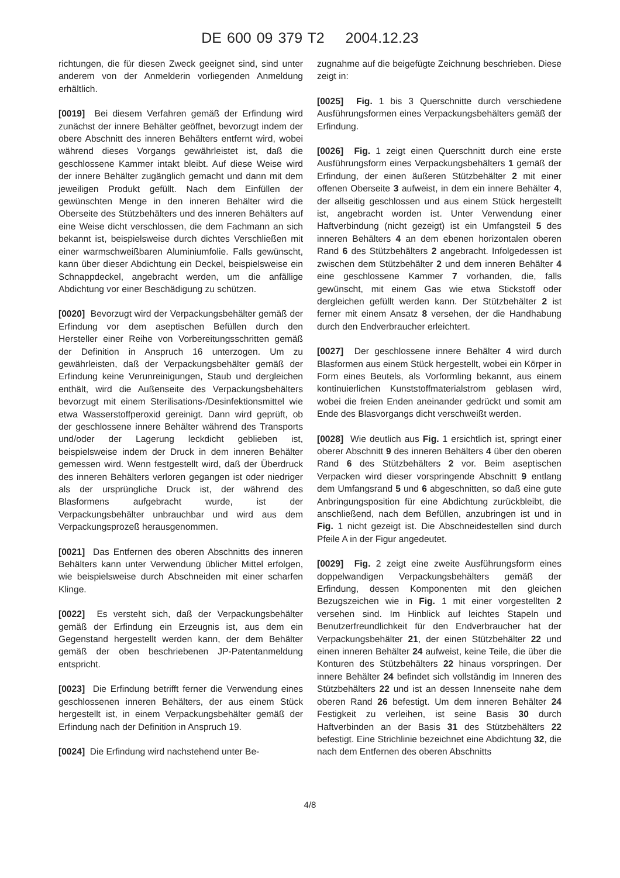DE 600 09 379 T2 2004.12.23
richtungen, die für diesen Zweck geeignet sind, sind unter anderem von der Anmelderin vorliegenden Anmeldung erhältlich.
[0019] Bei diesem Verfahren gemäß der Erfindung wird zunächst der innere Behälter geöffnet, bevorzugt indem der obere Abschnitt des inneren Behälters entfernt wird, wobei während dieses Vorgangs gewährleistet ist, daß die geschlossene Kammer intakt bleibt. Auf diese Weise wird der innere Behälter zugänglich gemacht und dann mit dem jeweiligen Produkt gefüllt. Nach dem Einfüllen der gewünschten Menge in den inneren Behälter wird die Oberseite des Stützbehälters und des inneren Behälters auf eine Weise dicht verschlossen, die dem Fachmann an sich bekannt ist, beispielsweise durch dichtes Verschließen mit einer warmschweißbaren Aluminiumfolie. Falls gewünscht, kann über dieser Abdichtung ein Deckel, beispielsweise ein Schnappdeckel, angebracht werden, um die anfällige Abdichtung vor einer Beschädigung zu schützen.
[0020] Bevorzugt wird der Verpackungsbehälter gemäß der Erfindung vor dem aseptischen Befüllen durch den Hersteller einer Reihe von Vorbereitungsschritten gemäß der Definition in Anspruch 16 unterzogen. Um zu gewährleisten, daß der Verpackungsbehälter gemäß der Erfindung keine Verunreinigungen, Staub und dergleichen enthält, wird die Außenseite des Verpackungsbehälters bevorzugt mit einem Sterilisations-/Desinfektionsmittel wie etwa Wasserstoffperoxid gereinigt. Dann wird geprüft, ob der geschlossene innere Behälter während des Transports und/oder der Lagerung leckdicht geblieben ist, beispielsweise indem der Druck in dem inneren Behälter gemessen wird. Wenn festgestellt wird, daß der Überdruck des inneren Behälters verloren gegangen ist oder niedriger als der ursprüngliche Druck ist, der während des Blasformens aufgebracht wurde, ist der Verpackungsbehälter unbrauchbar und wird aus dem Verpackungsprozeß herausgenommen.
[0021] Das Entfernen des oberen Abschnitts des inneren Behälters kann unter Verwendung üblicher Mittel erfolgen, wie beispielsweise durch Abschneiden mit einer scharfen Klinge.
[0022] Es versteht sich, daß der Verpackungsbehälter gemäß der Erfindung ein Erzeugnis ist, aus dem ein Gegenstand hergestellt werden kann, der dem Behälter gemäß der oben beschriebenen JP-Patentanmeldung entspricht.
[0023] Die Erfindung betrifft ferner die Verwendung eines geschlossenen inneren Behälters, der aus einem Stück hergestellt ist, in einem Verpackungsbehälter gemäß der Erfindung nach der Definition in Anspruch 19.
[0024] Die Erfindung wird nachstehend unter Be-
zugnahme auf die beigefügte Zeichnung beschrieben. Diese zeigt in:
[0025] Fig. 1 bis 3 Querschnitte durch verschiedene Ausführungsformen eines Verpackungsbehälters gemäß der Erfindung.
[0026] Fig. 1 zeigt einen Querschnitt durch eine erste Ausführungsform eines Verpackungsbehälters 1 gemäß der Erfindung, der einen äußeren Stützbehälter 2 mit einer offenen Oberseite 3 aufweist, in dem ein innere Behälter 4, der allseitig geschlossen und aus einem Stück hergestellt ist, angebracht worden ist. Unter Verwendung einer Haftverbindung (nicht gezeigt) ist ein Umfangsteil 5 des inneren Behälters 4 an dem ebenen horizontalen oberen Rand 6 des Stützbehälters 2 angebracht. Infolgedessen ist zwischen dem Stützbehälter 2 und dem inneren Behälter 4 eine geschlossene Kammer 7 vorhanden, die, falls gewünscht, mit einem Gas wie etwa Stickstoff oder dergleichen gefüllt werden kann. Der Stützbehälter 2 ist ferner mit einem Ansatz 8 versehen, der die Handhabung durch den Endverbraucher erleichtert.
[0027] Der geschlossene innere Behälter 4 wird durch Blasformen aus einem Stück hergestellt, wobei ein Körper in Form eines Beutels, als Vorformling bekannt, aus einem kontinuierlichen Kunststoffmaterialstrom geblasen wird, wobei die freien Enden aneinander gedrückt und somit am Ende des Blasvorgangs dicht verschweißt werden.
[0028] Wie deutlich aus Fig. 1 ersichtlich ist, springt einer oberer Abschnitt 9 des inneren Behälters 4 über den oberen Rand 6 des Stützbehälters 2 vor. Beim aseptischen Verpacken wird dieser vorspringende Abschnitt 9 entlang dem Umfangsrand 5 und 6 abgeschnitten, so daß eine gute Anbringungsposition für eine Abdichtung zurückbleibt, die anschließend, nach dem Befüllen, anzubringen ist und in Fig. 1 nicht gezeigt ist. Die Abschneidestellen sind durch Pfeile A in der Figur angedeutet.
[0029] Fig. 2 zeigt eine zweite Ausführungsform eines doppelwandigen Verpackungsbehälters gemäß der Erfindung, dessen Komponenten mit den gleichen Bezugszeichen wie in Fig. 1 mit einer vorgestellten 2 versehen sind. Im Hinblick auf leichtes Stapeln und Benutzerfreundlichkeit für den Endverbraucher hat der Verpackungsbehälter 21, der einen Stützbehälter 22 und einen inneren Behälter 24 aufweist, keine Teile, die über die Konturen des Stützbehälters 22 hinaus vorspringen. Der innere Behälter 24 befindet sich vollständig im Inneren des Stützbehälters 22 und ist an dessen Innenseite nahe dem oberen Rand 26 befestigt. Um dem inneren Behälter 24 Festigkeit zu verleihen, ist seine Basis 30 durch Haftverbinden an der Basis 31 des Stützbehälters 22 befestigt. Eine Strichlinie bezeichnet eine Abdichtung 32, die nach dem Entfernen des oberen Abschnitts
4/8